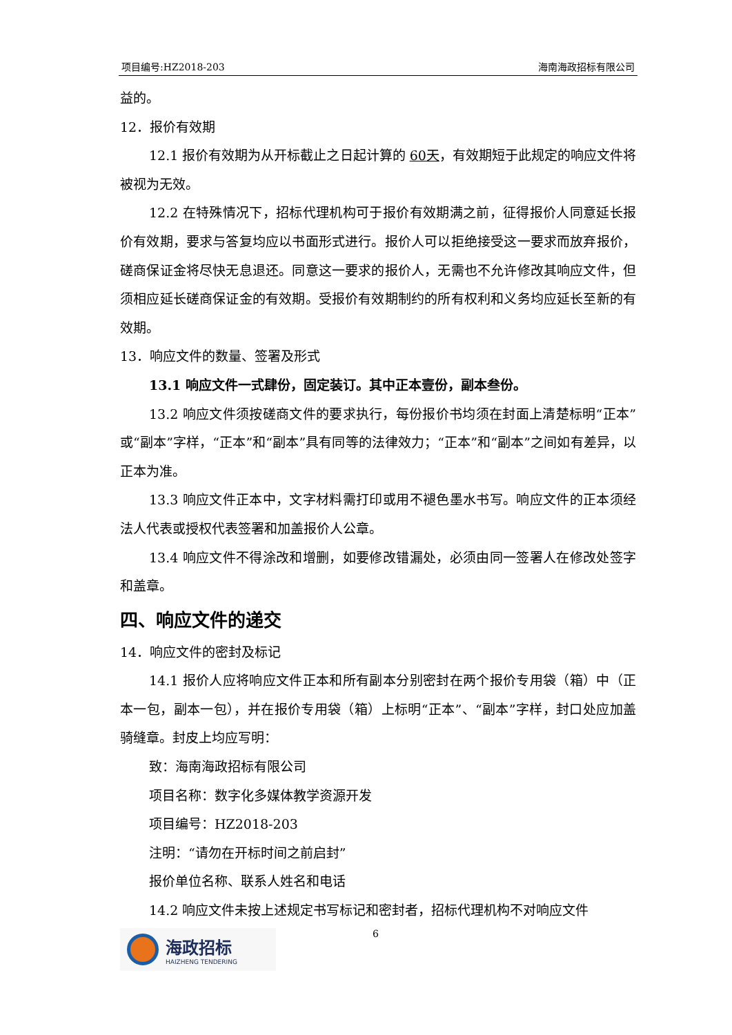项目编号:HZ2018-203 海南海政招标有限公司
益的。
12．报价有效期
12.1 报价有效期为从开标截止之日起计算的 60天，有效期短于此规定的响应文件将被视为无效。
12.2 在特殊情况下，招标代理机构可于报价有效期满之前，征得报价人同意延长报价有效期，要求与答复均应以书面形式进行。报价人可以拒绝接受这一要求而放弃报价，磋商保证金将尽快无息退还。同意这一要求的报价人，无需也不允许修改其响应文件，但须相应延长磋商保证金的有效期。受报价有效期制约的所有权利和义务均应延长至新的有效期。
13．响应文件的数量、签署及形式
13.1 响应文件一式肆份，固定装订。其中正本壹份，副本叁份。
13.2 响应文件须按磋商文件的要求执行，每份报价书均须在封面上清楚标明“正本”或“副本”字样，“正本”和“副本”具有同等的法律效力；“正本”和“副本”之间如有差异，以正本为准。
13.3 响应文件正本中，文字材料需打印或用不褪色墨水书写。响应文件的正本须经法人代表或授权代表签署和加盖报价人公章。
13.4 响应文件不得涂改和增删，如要修改错漏处，必须由同一签署人在修改处签字和盖章。
四、响应文件的递交
14．响应文件的密封及标记
14.1 报价人应将响应文件正本和所有副本分别密封在两个报价专用袋（箱）中（正本一包，副本一包），并在报价专用袋（箱）上标明“正本”、“副本”字样，封口处应加盖骑缝章。封皮上均应写明：
致：海南海政招标有限公司
项目名称：数字化多媒体教学资源开发
项目编号：HZ2018-203
注明：“请勿在开标时间之前启封”
报价单位名称、联系人姓名和电话
14.2 响应文件未按上述规定书写标记和密封者，招标代理机构不对响应文件
海政招标
HAIZHENG TENDERING
6